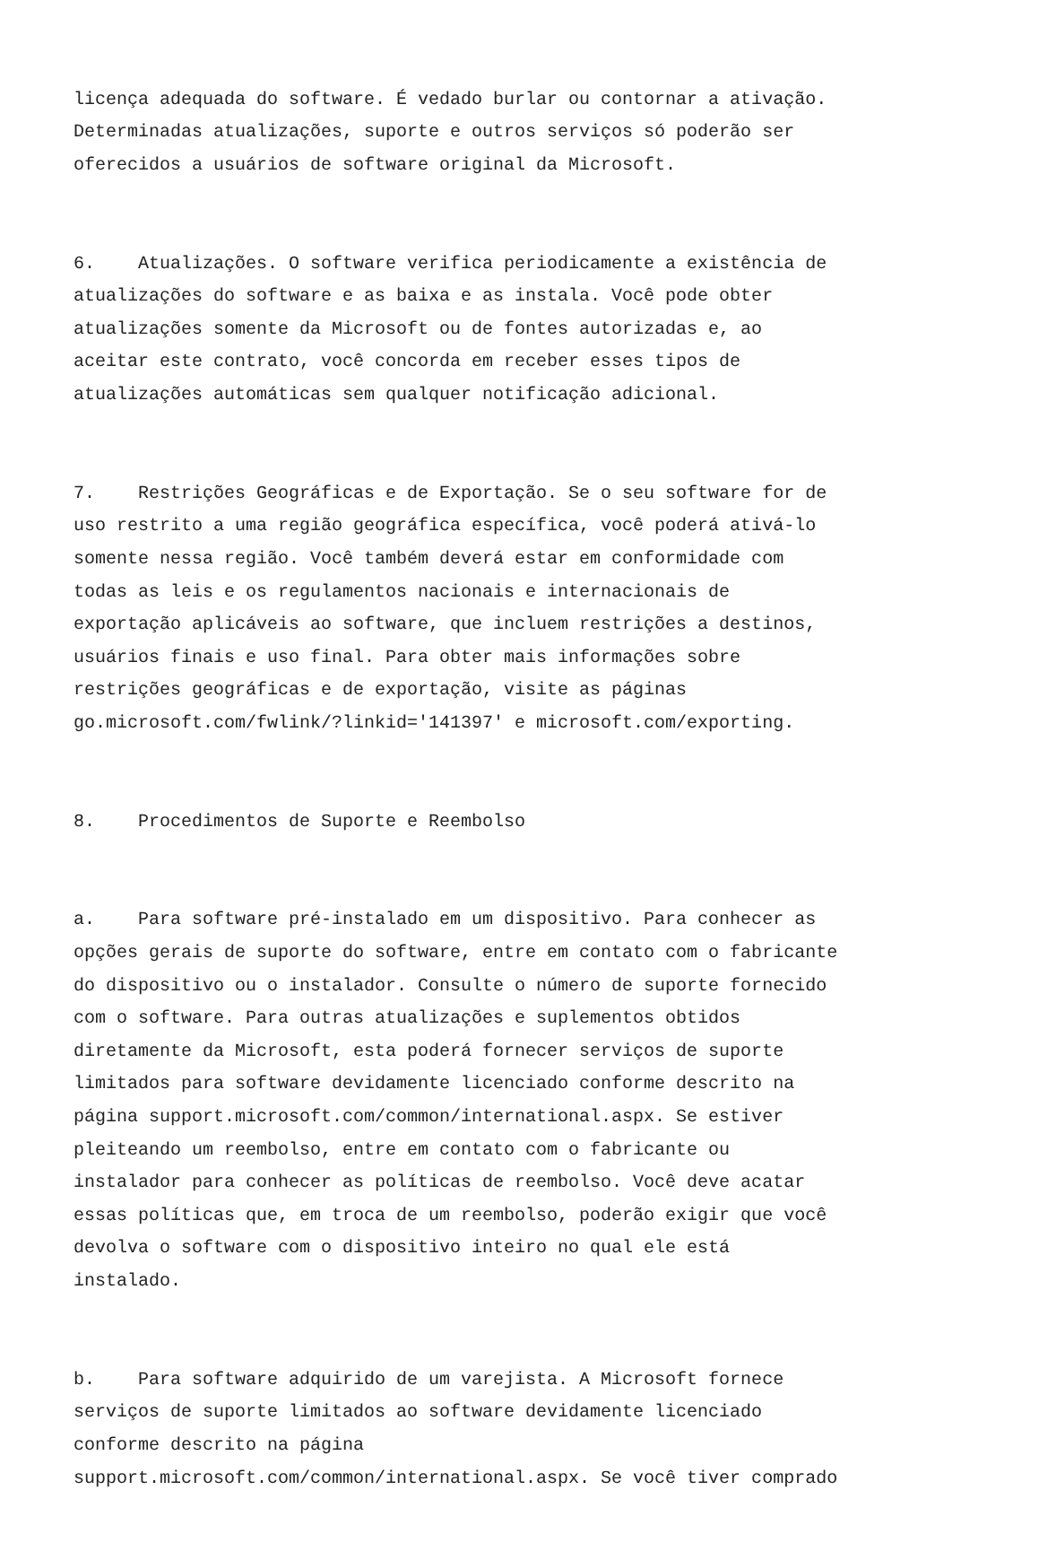licença adequada do software. É vedado burlar ou contornar a ativação. Determinadas atualizações, suporte e outros serviços só poderão ser oferecidos a usuários de software original da Microsoft.
6. Atualizações. O software verifica periodicamente a existência de atualizações do software e as baixa e as instala. Você pode obter atualizações somente da Microsoft ou de fontes autorizadas e, ao aceitar este contrato, você concorda em receber esses tipos de atualizações automáticas sem qualquer notificação adicional.
7. Restrições Geográficas e de Exportação. Se o seu software for de uso restrito a uma região geográfica específica, você poderá ativá-lo somente nessa região. Você também deverá estar em conformidade com todas as leis e os regulamentos nacionais e internacionais de exportação aplicáveis ao software, que incluem restrições a destinos, usuários finais e uso final. Para obter mais informações sobre restrições geográficas e de exportação, visite as páginas go.microsoft.com/fwlink/?linkid='141397' e microsoft.com/exporting.
8. Procedimentos de Suporte e Reembolso
a. Para software pré-instalado em um dispositivo. Para conhecer as opções gerais de suporte do software, entre em contato com o fabricante do dispositivo ou o instalador. Consulte o número de suporte fornecido com o software. Para outras atualizações e suplementos obtidos diretamente da Microsoft, esta poderá fornecer serviços de suporte limitados para software devidamente licenciado conforme descrito na página support.microsoft.com/common/international.aspx. Se estiver pleiteando um reembolso, entre em contato com o fabricante ou instalador para conhecer as políticas de reembolso. Você deve acatar essas políticas que, em troca de um reembolso, poderão exigir que você devolva o software com o dispositivo inteiro no qual ele está instalado.
b. Para software adquirido de um varejista. A Microsoft fornece serviços de suporte limitados ao software devidamente licenciado conforme descrito na página support.microsoft.com/common/international.aspx. Se você tiver comprado